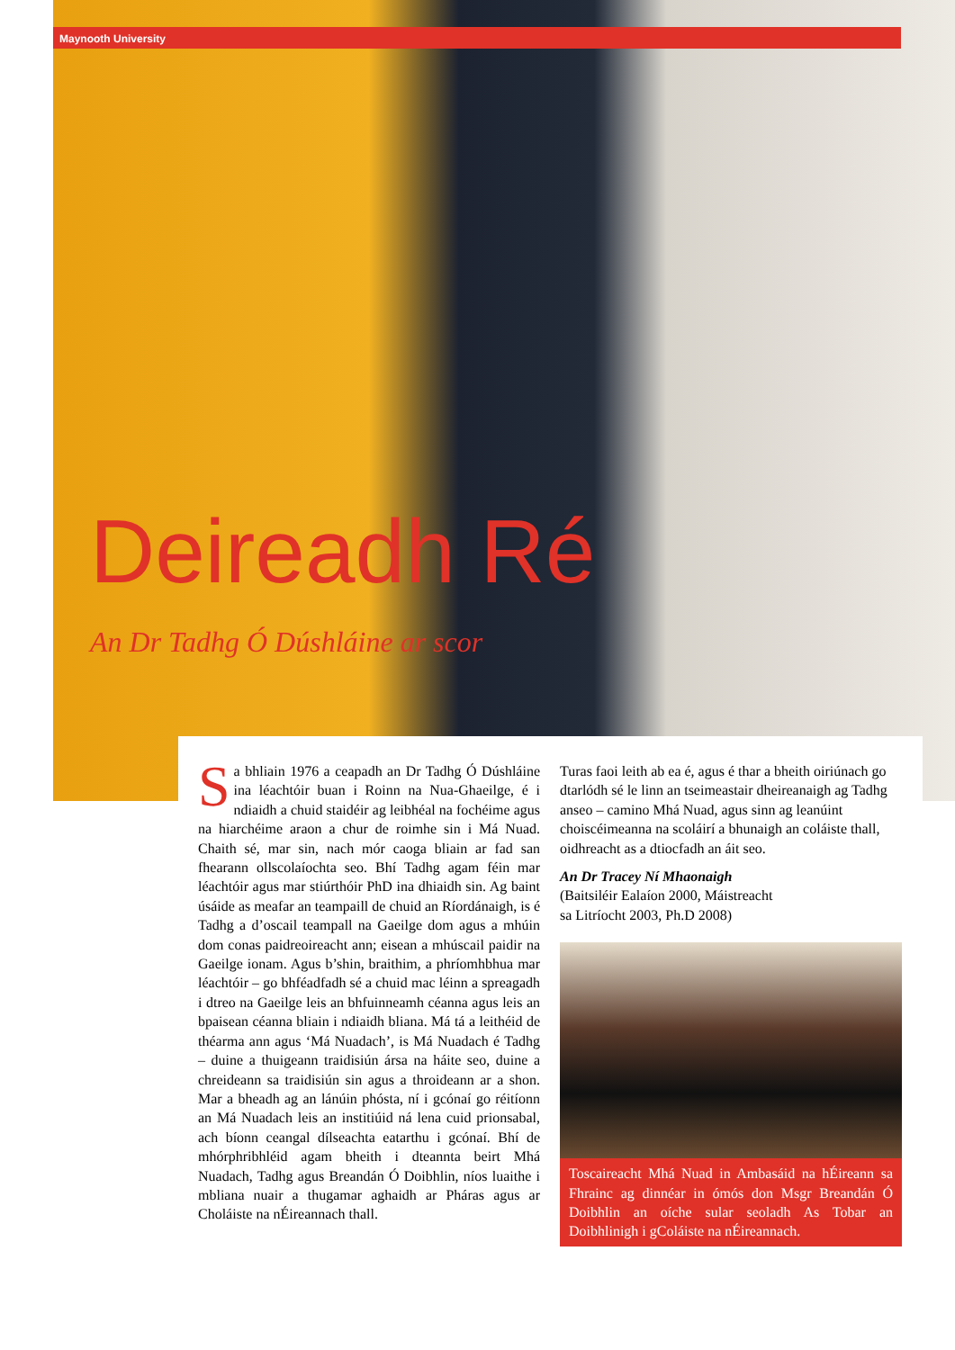Maynooth University
Deireadh Ré
An Dr Tadhg Ó Dúshláine ar scor
Sa bhliain 1976 a ceapadh an Dr Tadhg Ó Dúshláine ina léachtóir buan i Roinn na Nua-Ghaeilge, é i ndiaidh a chuid staidéir ag leibhéal na fochéime agus na hiarchéime araon a chur de roimhe sin i Má Nuad. Chaith sé, mar sin, nach mór caoga bliain ar fad san fhearann ollscolaíochta seo. Bhí Tadhg agam féin mar léachtóir agus mar stiúrthóir PhD ina dhiaidh sin. Ag baint úsáide as meafar an teampaill de chuid an Ríordánaigh, is é Tadhg a d’oscail teampall na Gaeilge dom agus a mhúin dom conas paidreoireacht ann; eisean a mhúscail paidir na Gaeilge ionam. Agus b’shin, braithim, a phríomhbhua mar léachtóir – go bhféadfadh sé a chuid mac léinn a spreagadh i dtreo na Gaeilge leis an bhfuinneamh céanna agus leis an bpaisean céanna bliain i ndiaidh bliana. Má tá a leithéid de théarma ann agus ‘Má Nuadach’, is Má Nuadach é Tadhg – duine a thuigeann traidisiún ársa na háite seo, duine a chreideann sa traidisiún sin agus a throideann ar a shon. Mar a bheadh ag an lánúin phósta, ní i gcónaí go réitíonn an Má Nuadach leis an institiúid ná lena cuid prionsabal, ach bíonn ceangal dílseachta eatarthu i gcónaí. Bhí de mhórphribhléid agam bheith i dteannta beirt Mhá Nuadach, Tadhg agus Breandán Ó Doibhlin, níos luaithe i mbliana nuair a thugamar aghaidh ar Pháras agus ar Choláiste na nÉireannach thall.
Turas faoi leith ab ea é, agus é thar a bheith oiriúnach go dtarlódh sé le linn an tseimeastair dheireanaigh ag Tadhg anseo – camino Mhá Nuad, agus sinn ag leanúint choiscéimeanna na scoláirí a bhunaigh an coláiste thall, oidhreacht as a dtiocfadh an áit seo.
An Dr Tracey Ní Mhaonaigh
(Baitsiléir Ealaíon 2000, Máistreacht
sa Litríocht 2003, Ph.D 2008)
Toscaireacht Mhá Nuad in Ambasáid na hÉireann sa Fhrainc ag dinnéar in ómós don Msgr Breandán Ó Doibhlin an oíche sular seoladh As Tobar an Doibhlinigh i gColáiste na nÉireannach.